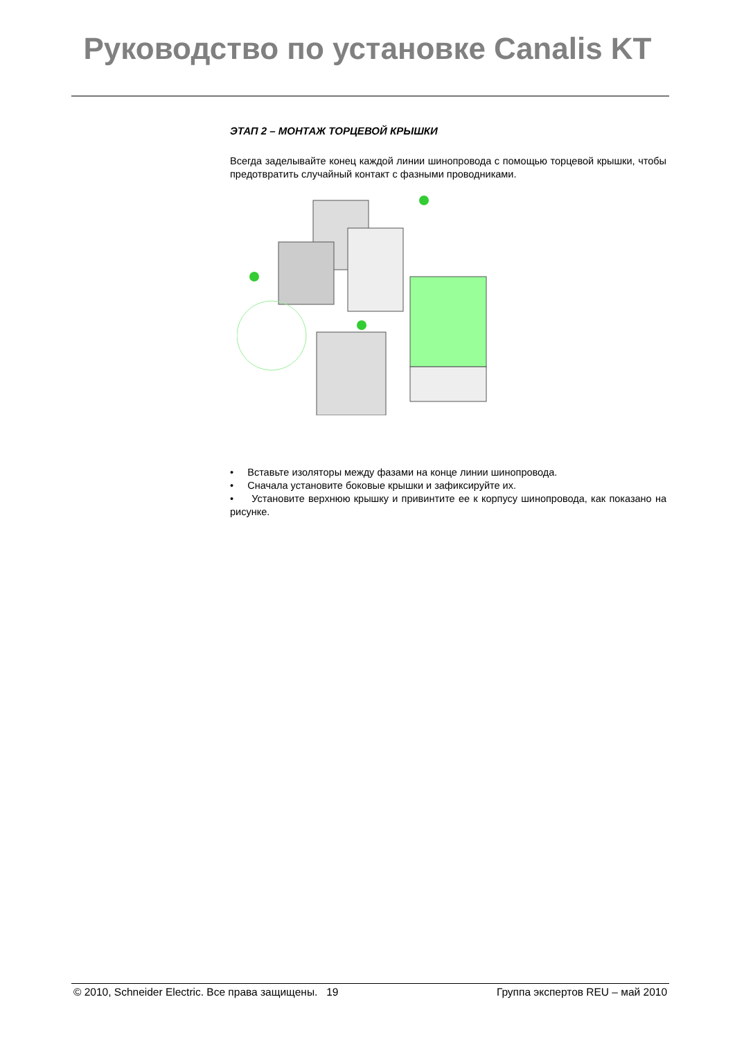Руководство по установке Canalis KT
ЭТАП 2 – МОНТАЖ ТОРЦЕВОЙ КРЫШКИ
Всегда заделывайте конец каждой линии шинопровода с помощью торцевой крышки, чтобы предотвратить случайный контакт с фазными проводниками.
• Вставьте изоляторы между фазами на конце линии шинопровода.
• Сначала установите боковые крышки и зафиксируйте их.
• Установите верхнюю крышку и привинтите ее к корпусу шинопровода, как показано на рисунке.
© 2010, Schneider Electric. Все права защищены. 19 Группа экспертов REU – май 2010